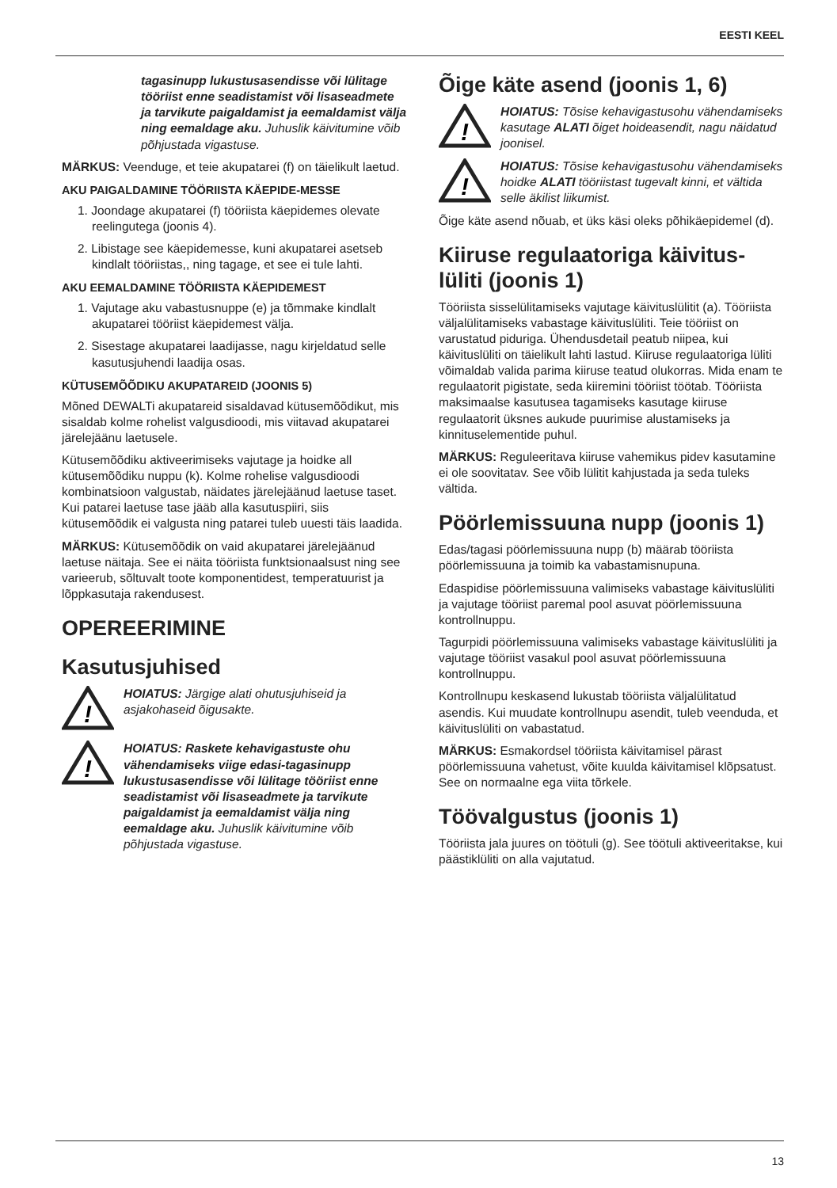EESTI KEEL
tagasinupp lukustusasendisse või lülitage tööriist enne seadistamist või lisaseadmete ja tarvikute paigaldamist ja eemaldamist välja ning eemaldage aku. Juhuslik käivitumine võib põhjustada vigastuse.
MÄRKUS: Veenduge, et teie akupatarei (f) on täielikult laetud.
AKU PAIGALDAMINE TÖÖRIISTA KÄEPIDE-MESSE
1. Joondage akupatarei (f) tööriista käepidemes olevate reelingutega (joonis 4).
2. Libistage see käepidemesse, kuni akupatarei asetseb kindlalt tööriistas,, ning tagage, et see ei tule lahti.
AKU EEMALDAMINE TÖÖRIISTA KÄEPIDEMEST
1. Vajutage aku vabastusnuppe (e) ja tõmmake kindlalt akupatarei tööriist käepidemest välja.
2. Sisestage akupatarei laadijasse, nagu kirjeldatud selle kasutusjuhendi laadija osas.
KÜTUSEMÕÕDIKU AKUPATAREID (JOONIS 5)
Mõned DEWALTi akupatareid sisaldavad kütusemõõdikut, mis sisaldab kolme rohelist valgusdioodi, mis viitavad akupatarei järelejäänu laetusele.
Kütusemõõdiku aktiveerimiseks vajutage ja hoidke all kütusemõõdiku nuppu (k). Kolme rohelise valgusdioodi kombinatsioon valgustab, näidates järelejäänud laetuse taset. Kui patarei laetuse tase jääb alla kasutuspiiri, siis kütusemõõdik ei valgusta ning patarei tuleb uuesti täis laadida.
MÄRKUS: Kütusemõõdik on vaid akupatarei järelejäänud laetuse näitaja. See ei näita tööriista funktsionaalsust ning see varieerub, sõltuvalt toote komponentidest, temperatuurist ja lõppkasutaja rakendusest.
OPEREERIMINE
Kasutusjuhised
!
HOIATUS: Järgige alati ohutusjuhiseid ja asjakohaseid õigusakte.
!
HOIATUS: Raskete kehavigastuste ohu vähendamiseks viige edasi-tagasinupp lukustusasendisse või lülitage tööriist enne seadistamist või lisaseadmete ja tarvikute paigaldamist ja eemaldamist välja ning eemaldage aku. Juhuslik käivitumine võib põhjustada vigastuse.
Õige käte asend (joonis 1, 6)
!
HOIATUS: Tõsise kehavigastusohu vähendamiseks kasutage ALATI õiget hoideasendit, nagu näidatud joonisel.
!
HOIATUS: Tõsise kehavigastusohu vähendamiseks hoidke ALATI tööriistast tugevalt kinni, et vältida selle äkilist liikumist.
Õige käte asend nõuab, et üks käsi oleks põhikäepidemel (d).
Kiiruse regulaatoriga käivitus-lüliti (joonis 1)
Tööriista sisselülitamiseks vajutage käivituslülitit (a). Tööriista väljalülitamiseks vabastage käivituslüliti. Teie tööriist on varustatud piduriga. Ühendusdetail peatub niipea, kui käivituslüliti on täielikult lahti lastud. Kiiruse regulaatoriga lüliti võimaldab valida parima kiiruse teatud olukorras. Mida enam te regulaatorit pigistate, seda kiiremini tööriist töötab. Tööriista maksimaalse kasutusea tagamiseks kasutage kiiruse regulaatorit üksnes aukude puurimise alustamiseks ja kinnituselementide puhul.
MÄRKUS: Reguleeritava kiiruse vahemikus pidev kasutamine ei ole soovitatav. See võib lülitit kahjustada ja seda tuleks vältida.
Pöörlemissuuna nupp (joonis 1)
Edas/tagasi pöörlemissuuna nupp (b) määrab tööriista pöörlemissuuna ja toimib ka vabastamisnupuna.
Edaspidise pöörlemissuuna valimiseks vabastage käivituslüliti ja vajutage tööriist paremal pool asuvat pöörlemissuuna kontrollnuppu.
Tagurpidi pöörlemissuuna valimiseks vabastage käivituslüliti ja vajutage tööriist vasakul pool asuvat pöörlemissuuna kontrollnuppu.
Kontrollnupu keskasend lukustab tööriista väljalülitatud asendis. Kui muudate kontrollnupu asendit, tuleb veenduda, et käivituslüliti on vabastatud.
MÄRKUS: Esmakordsel tööriista käivitamisel pärast pöörlemissuuna vahetust, võite kuulda käivitamisel klõpsatust. See on normaalne ega viita tõrkele.
Töövalgustus (joonis 1)
Tööriista jala juures on töötuli (g). See töötuli aktiveeritakse, kui päästiklüliti on alla vajutatud.
13